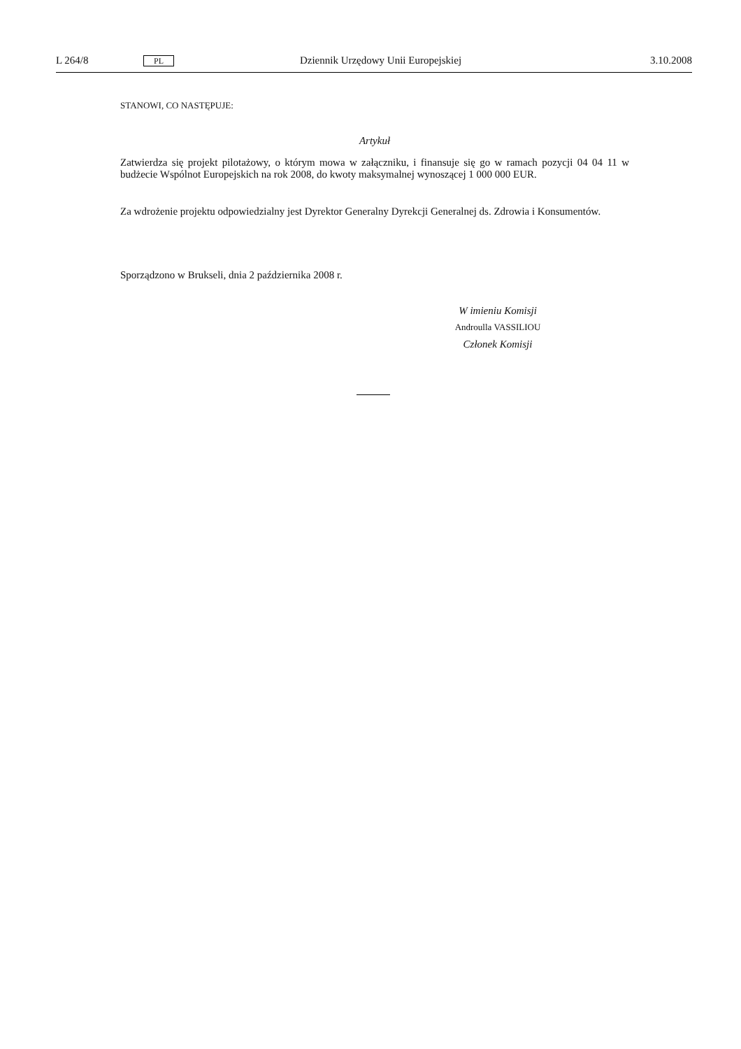L 264/8 PL Dziennik Urzędowy Unii Europejskiej 3.10.2008
STANOWI, CO NASTĘPUJE:
Artykuł
Zatwierdza się projekt pilotażowy, o którym mowa w załączniku, i finansuje się go w ramach pozycji 04 04 11 w budżecie Wspólnot Europejskich na rok 2008, do kwoty maksymalnej wynoszącej 1 000 000 EUR.
Za wdrożenie projektu odpowiedzialny jest Dyrektor Generalny Dyrekcji Generalnej ds. Zdrowia i Konsumentów.
Sporządzono w Brukseli, dnia 2 października 2008 r.
W imieniu Komisji
Androulla VASSILIOU
Członek Komisji